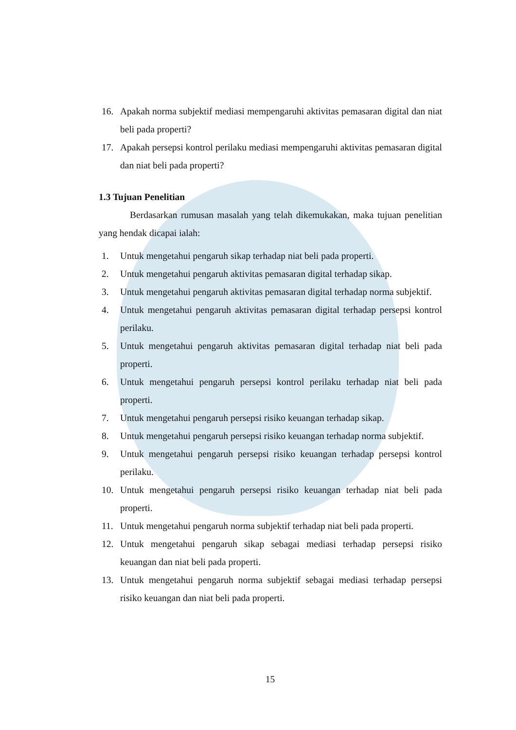16. Apakah norma subjektif mediasi mempengaruhi aktivitas pemasaran digital dan niat beli pada properti?
17. Apakah persepsi kontrol perilaku mediasi mempengaruhi aktivitas pemasaran digital dan niat beli pada properti?
1.3 Tujuan Penelitian
Berdasarkan rumusan masalah yang telah dikemukakan, maka tujuan penelitian yang hendak dicapai ialah:
1. Untuk mengetahui pengaruh sikap terhadap niat beli pada properti.
2. Untuk mengetahui pengaruh aktivitas pemasaran digital terhadap sikap.
3. Untuk mengetahui pengaruh aktivitas pemasaran digital terhadap norma subjektif.
4. Untuk mengetahui pengaruh aktivitas pemasaran digital terhadap persepsi kontrol perilaku.
5. Untuk mengetahui pengaruh aktivitas pemasaran digital terhadap niat beli pada properti.
6. Untuk mengetahui pengaruh persepsi kontrol perilaku terhadap niat beli pada properti.
7. Untuk mengetahui pengaruh persepsi risiko keuangan terhadap sikap.
8. Untuk mengetahui pengaruh persepsi risiko keuangan terhadap norma subjektif.
9. Untuk mengetahui pengaruh persepsi risiko keuangan terhadap persepsi kontrol perilaku.
10. Untuk mengetahui pengaruh persepsi risiko keuangan terhadap niat beli pada properti.
11. Untuk mengetahui pengaruh norma subjektif terhadap niat beli pada properti.
12. Untuk mengetahui pengaruh sikap sebagai mediasi terhadap persepsi risiko keuangan dan niat beli pada properti.
13. Untuk mengetahui pengaruh norma subjektif sebagai mediasi terhadap persepsi risiko keuangan dan niat beli pada properti.
15